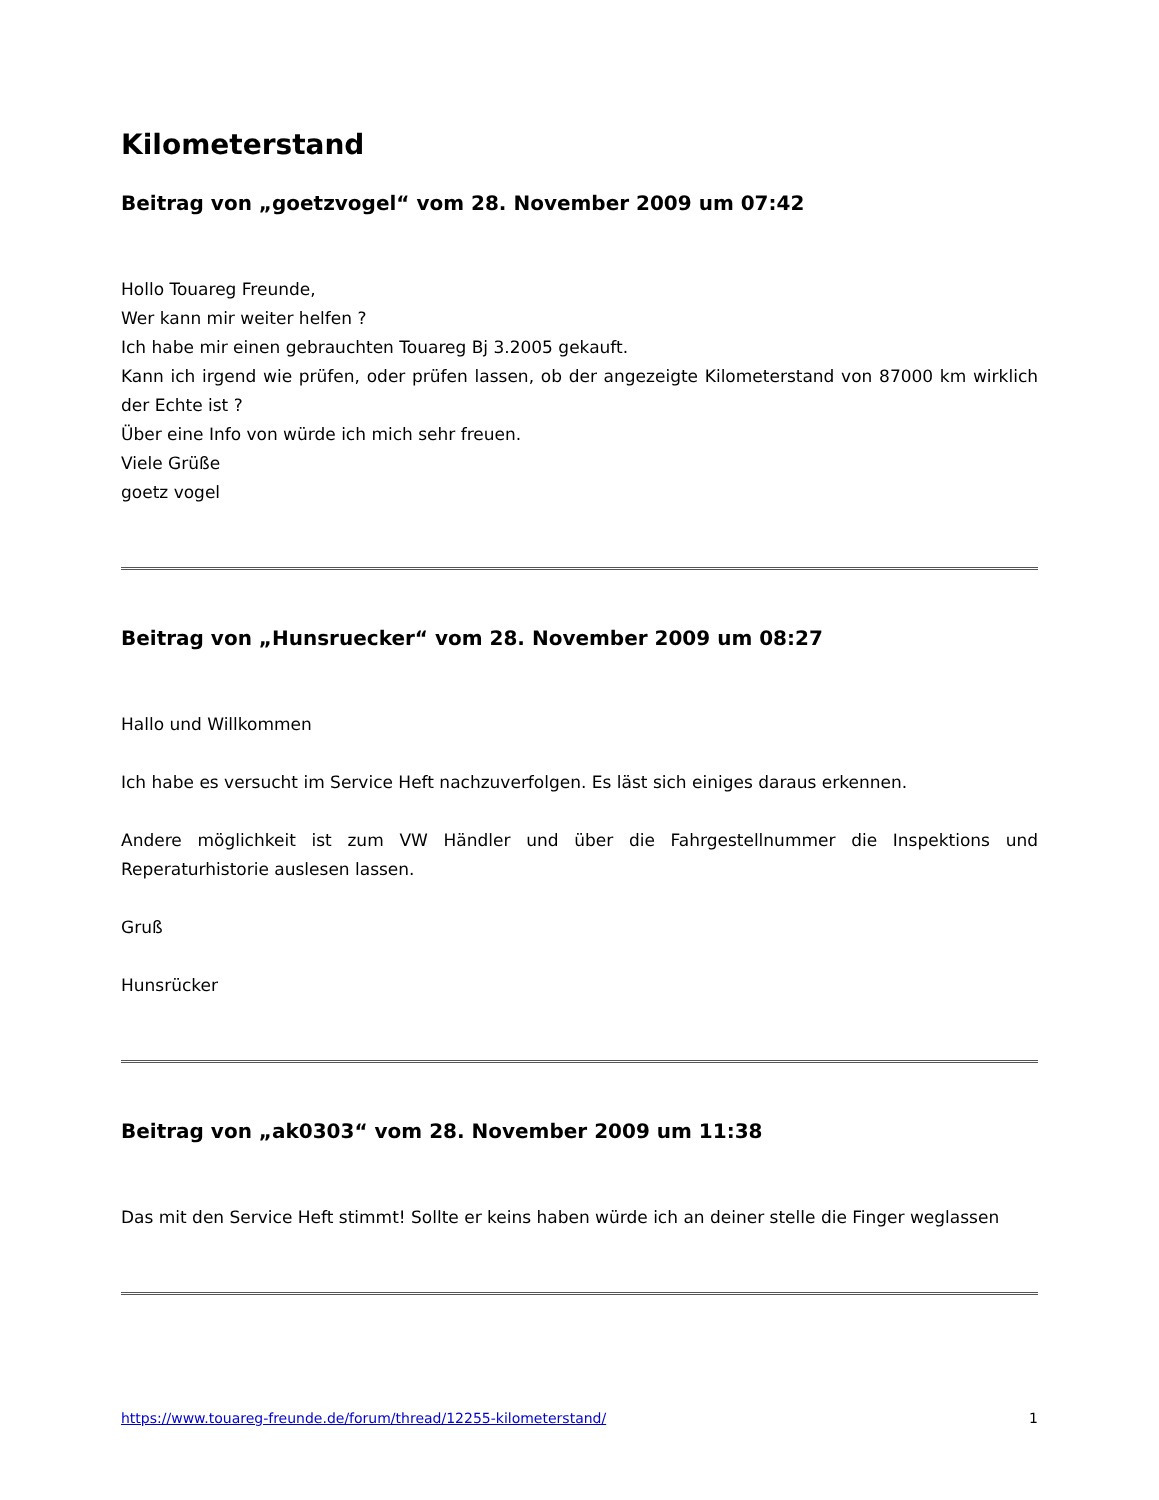Kilometerstand
Beitrag von „goetzvogel“ vom 28. November 2009 um 07:42
Hollo Touareg Freunde,
Wer kann mir weiter helfen ?
Ich habe mir einen gebrauchten Touareg Bj 3.2005 gekauft.
Kann ich irgend wie prüfen, oder prüfen lassen, ob der angezeigte Kilometerstand von 87000 km wirklich der Echte ist ?
Über eine Info von würde ich mich sehr freuen.
Viele Grüße
goetz vogel
Beitrag von „Hunsruecker“ vom 28. November 2009 um 08:27
Hallo und Willkommen
Ich habe es versucht im Service Heft nachzuverfolgen. Es läst sich einiges daraus erkennen.
Andere möglichkeit ist zum VW Händler und über die Fahrgestellnummer die Inspektions und Reperaturhistorie auslesen lassen.
Gruß
Hunsrücker
Beitrag von „ak0303“ vom 28. November 2009 um 11:38
Das mit den Service Heft stimmt! Sollte er keins haben würde ich an deiner stelle die Finger weglassen
https://www.touareg-freunde.de/forum/thread/12255-kilometerstand/ 1